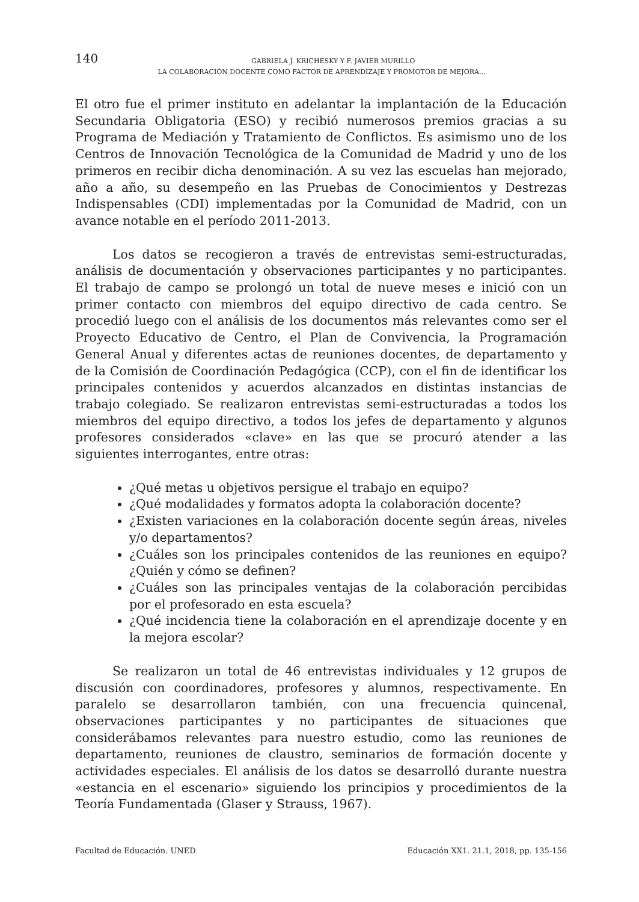140
GABRIELA J. KRICHESKY Y F. JAVIER MURILLO
LA COLABORACIÓN DOCENTE COMO FACTOR DE APRENDIZAJE Y PROMOTOR DE MEJORA...
El otro fue el primer instituto en adelantar la implantación de la Educación Secundaria Obligatoria (ESO) y recibió numerosos premios gracias a su Programa de Mediación y Tratamiento de Conflictos. Es asimismo uno de los Centros de Innovación Tecnológica de la Comunidad de Madrid y uno de los primeros en recibir dicha denominación. A su vez las escuelas han mejorado, año a año, su desempeño en las Pruebas de Conocimientos y Destrezas Indispensables (CDI) implementadas por la Comunidad de Madrid, con un avance notable en el período 2011-2013.
Los datos se recogieron a través de entrevistas semi-estructuradas, análisis de documentación y observaciones participantes y no participantes. El trabajo de campo se prolongó un total de nueve meses e inició con un primer contacto con miembros del equipo directivo de cada centro. Se procedió luego con el análisis de los documentos más relevantes como ser el Proyecto Educativo de Centro, el Plan de Convivencia, la Programación General Anual y diferentes actas de reuniones docentes, de departamento y de la Comisión de Coordinación Pedagógica (CCP), con el fin de identificar los principales contenidos y acuerdos alcanzados en distintas instancias de trabajo colegiado. Se realizaron entrevistas semi-estructuradas a todos los miembros del equipo directivo, a todos los jefes de departamento y algunos profesores considerados «clave» en las que se procuró atender a las siguientes interrogantes, entre otras:
¿Qué metas u objetivos persigue el trabajo en equipo?
¿Qué modalidades y formatos adopta la colaboración docente?
¿Existen variaciones en la colaboración docente según áreas, niveles y/o departamentos?
¿Cuáles son los principales contenidos de las reuniones en equipo? ¿Quién y cómo se definen?
¿Cuáles son las principales ventajas de la colaboración percibidas por el profesorado en esta escuela?
¿Qué incidencia tiene la colaboración en el aprendizaje docente y en la mejora escolar?
Se realizaron un total de 46 entrevistas individuales y 12 grupos de discusión con coordinadores, profesores y alumnos, respectivamente. En paralelo se desarrollaron también, con una frecuencia quincenal, observaciones participantes y no participantes de situaciones que considerábamos relevantes para nuestro estudio, como las reuniones de departamento, reuniones de claustro, seminarios de formación docente y actividades especiales. El análisis de los datos se desarrolló durante nuestra «estancia en el escenario» siguiendo los principios y procedimientos de la Teoría Fundamentada (Glaser y Strauss, 1967).
Facultad de Educación. UNED Educación XX1. 21.1, 2018, pp. 135-156